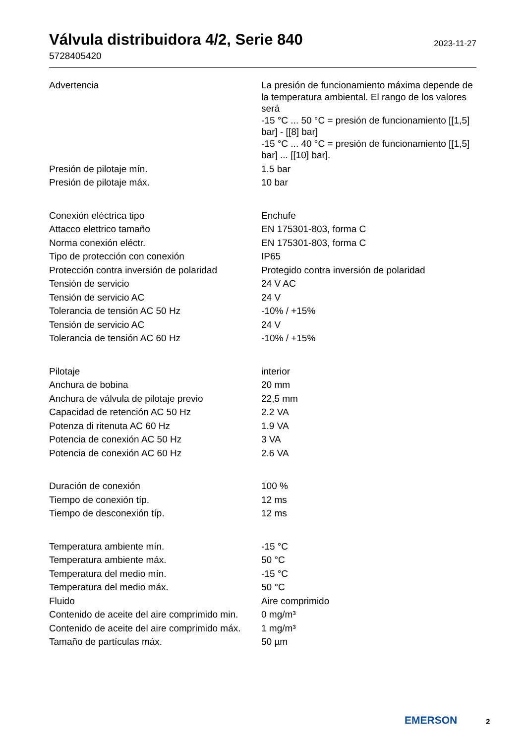Válvula distribuidora 4/2, Serie 840
2023-11-27
5728405420
| Advertencia | La presión de funcionamiento máxima depende de la temperatura ambiental. El rango de los valores será -15 °C ... 50 °C = presión de funcionamiento [[1,5] bar] - [[8] bar] -15 °C ... 40 °C = presión de funcionamiento [[1,5] bar] ... [[10] bar]. |
| Presión de pilotaje mín. | 1.5 bar |
| Presión de pilotaje máx. | 10 bar |
| Conexión eléctrica tipo | Enchufe |
| Attacco elettrico tamaño | EN 175301-803, forma C |
| Norma conexión eléctr. | EN 175301-803, forma C |
| Tipo de protección con conexión | IP65 |
| Protección contra inversión de polaridad | Protegido contra inversión de polaridad |
| Tensión de servicio | 24 V AC |
| Tensión de servicio AC | 24 V |
| Tolerancia de tensión AC 50 Hz | -10% / +15% |
| Tensión de servicio AC | 24 V |
| Tolerancia de tensión AC 60 Hz | -10% / +15% |
| Pilotaje | interior |
| Anchura de bobina | 20 mm |
| Anchura de válvula de pilotaje previo | 22,5 mm |
| Capacidad de retención AC 50 Hz | 2.2 VA |
| Potenza di ritenuta AC 60 Hz | 1.9 VA |
| Potencia de conexión AC 50 Hz | 3 VA |
| Potencia de conexión AC 60 Hz | 2.6 VA |
| Duración de conexión | 100 % |
| Tiempo de conexión típ. | 12 ms |
| Tiempo de desconexión típ. | 12 ms |
| Temperatura ambiente mín. | -15 °C |
| Temperatura ambiente máx. | 50 °C |
| Temperatura del medio mín. | -15 °C |
| Temperatura del medio máx. | 50 °C |
| Fluido | Aire comprimido |
| Contenido de aceite del aire comprimido min. | 0 mg/m³ |
| Contenido de aceite del aire comprimido máx. | 1 mg/m³ |
| Tamaño de partículas máx. | 50 µm |
EMERSON 2